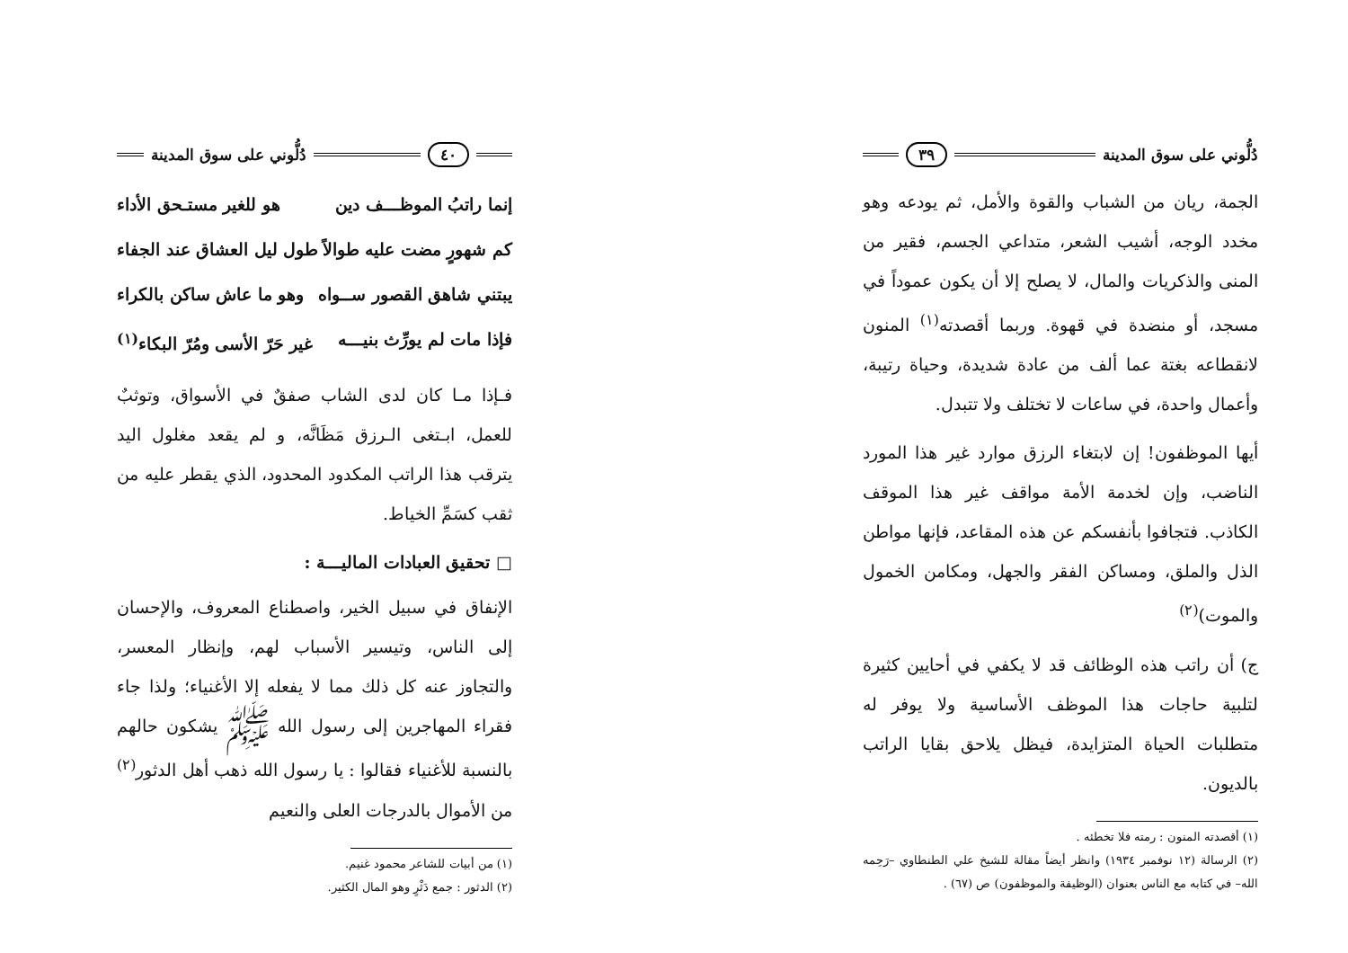دُلُّوني على سوق المدينة ٣٩
الجمة، ريان من الشباب والقوة والأمل، ثم يودعه وهو مخدد الوجه، أشيب الشعر، متداعي الجسم، فقير من المنى والذكريات والمال، لا يصلح إلا أن يكون عموداً في مسجد، أو منضدة في قهوة. وربما أقصدته<sup>(١)</sup> المنون لانقطاعه بغتة عما ألف من عادة شديدة، وحياة رتيبة، وأعمال واحدة، في ساعات لا تختلف ولا تتبدل.
أيها الموظفون! إن لابتغاء الرزق موارد غير هذا المورد الناضب، وإن لخدمة الأمة مواقف غير هذا الموقف الكاذب. فتجافوا بأنفسكم عن هذه المقاعد، فإنها مواطن الذل والملق، ومساكن الفقر والجهل، ومكامن الخمول والموت)<sup>(٢)</sup>
ج) أن راتب هذه الوظائف قد لا يكفي في أحايين كثيرة لتلبية حاجات هذا الموظف الأساسية ولا يوفر له متطلبات الحياة المتزايدة، فيظل يلاحق بقايا الراتب بالديون.
(١) أقصدته المنون : رمته فلا تخطئه .
(٢) الرسالة (١٢ نوفمبر ١٩٣٤) وانظر أيضاً مقالة للشيخ علي الطنطاوي –رَحِمه الله– في كتابه مع الناس بعنوان (الوظيفة والموظفون) ص (٦٧) .
٤٠ دُلُّوني على سوق المدينة
إنما راتبُ الموظـــف دين هو للغير مستـحق الأداء
كم شهورٍ مضت عليه طوالاً طول ليل العشاق عند الجفاء
يبتني شاهق القصور ســواه وهو ما عاش ساكن بالكراء
فإذا مات لم يورِّث بنيـــه غير حَرّ الأسى ومُرّ البكاء<sup>(١)</sup>
فـإذا مـا كان لدى الشاب صفقٌ في الأسواق، وتوثبٌ للعمل، ابـتغى الـرزق مَظَانَّه، و لم يقعد مغلول اليد يترقب هذا الراتب المكدود المحدود، الذي يقطر عليه من ثقب كسَمِّ الخياط.
□ تحقيق العبادات الماليـــة :
الإنفاق في سبيل الخير، واصطناع المعروف، والإحسان إلى الناس، وتيسير الأسباب لهم، وإنظار المعسر، والتجاوز عنه كل ذلك مما لا يفعله إلا الأغنياء؛ ولذا جاء فقراء المهاجرين إلى رسول الله ﷺ يشكون حالهم بالنسبة للأغنياء فقالوا : يا رسول الله ذهب أهل الدثور<sup>(٢)</sup> من الأموال بالدرجات العلى والنعيم
(١) من أبيات للشاعر محمود غنيم.
(٢) الدثور : جمع دَثْرٍ وهو المال الكثير.